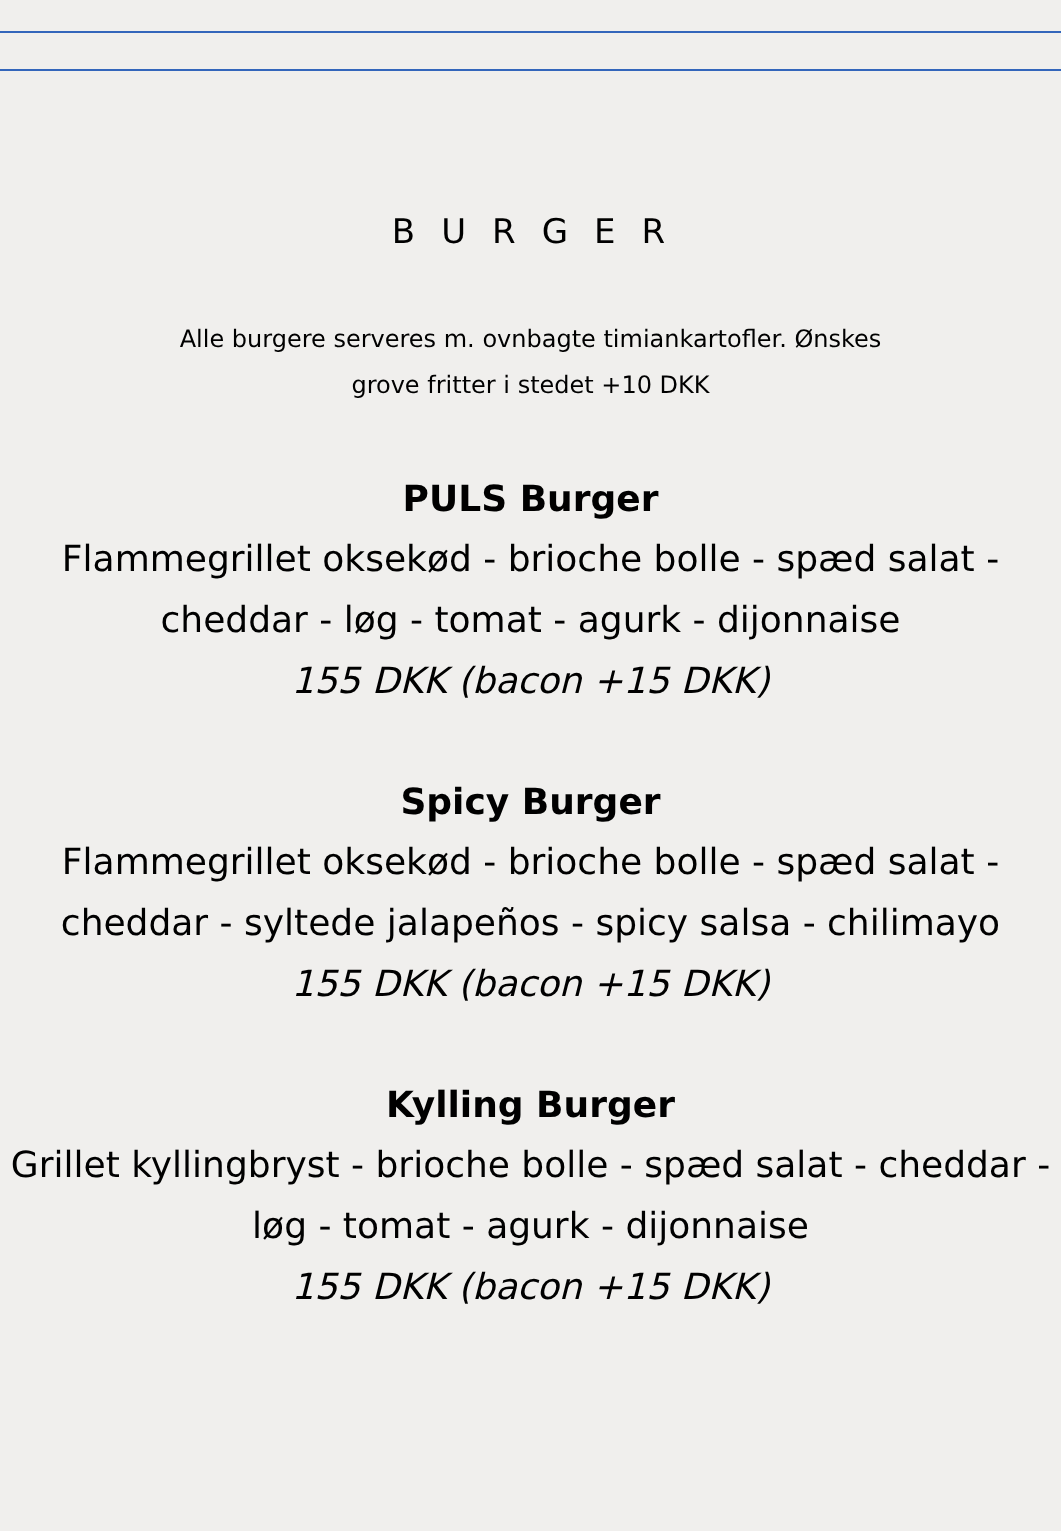BURGER
Alle burgere serveres m. ovnbagte timiankartofler. Ønskes
grove fritter i stedet +10 DKK
PULS Burger
Flammegrillet oksekød - brioche bolle - spæd salat - cheddar - løg - tomat - agurk - dijonnaise
155 DKK (bacon +15 DKK)
Spicy Burger
Flammegrillet oksekød - brioche bolle - spæd salat - cheddar - syltede jalapeños - spicy salsa - chilimayo
155 DKK (bacon +15 DKK)
Kylling Burger
Grillet kyllingbryst - brioche bolle - spæd salat - cheddar - løg - tomat - agurk - dijonnaise
155 DKK (bacon +15 DKK)